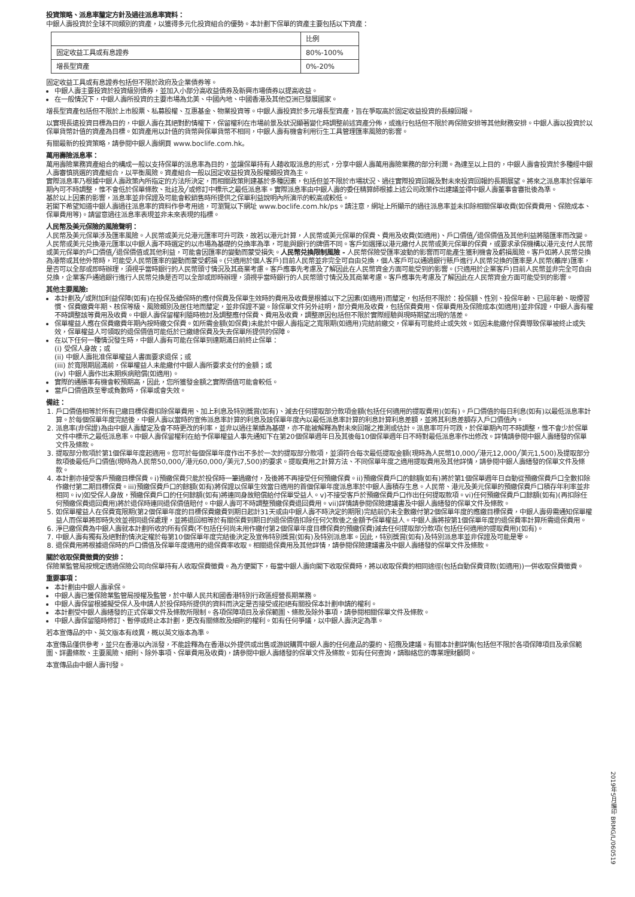投資策略、派息率釐定方針及過往派息率資料：
中銀人壽投資於全球不同類別的資產，以獲得多元化投資組合的優勢。本計劃下保單的資產主要包括以下資產：
| | 比例 |
| 固定收益工具或有息證券 | 80%-100% |
| 增長型資產 | 0%-20% |
固定收益工具或有息證券包括但不限於政府及企業債券等。
中銀人壽主要投資於投資級別債券，並加入小部分高收益債券及新興市場債券以提高收益。
在一般情況下，中銀人壽所投資的主要市場為北美、中國內地、中國香港及其他亞洲已發展國家。
增長型資產包括但不限於上市股票、私募股權、互惠基金、物業投資等。中銀人壽投資於多元增長型資產，旨在爭取高於固定收益投資的長線回報。
以實現長遠投資目標為目的，中銀人壽在其絕對酌情權下，保留權利在市場前景及狀況顯著變化時調整前述資產分佈，或進行包括但不限於再保險安排等其他財務安排。中銀人壽以投資於以保單貨幣計值的資產為目標。如資產用以計值的貨幣與保單貨幣不相同，中銀人壽有機會利用衍生工具管理匯率風險的影響。
有關最新的投資策略，請參閱中銀人壽網頁 www.boclife.com.hk。
萬用壽險派息率：
萬用壽險業務資產組合的構成一般以支持保單的派息率為目的，並讓保單持有人藉收取派息的形式，分享中銀人壽萬用壽險業務的部分利潤。為達至以上目的，中銀人壽會投資於多種經中銀人壽審慎挑選的資產組合，以平衡風險。資產組合一般以固定收益投資及股權類投資為主。
實際派息率乃根據中銀人壽政策內所指定的方法所決定，而相關政策則建基於多種因素，包括但並不限於市場狀況、過往實際投資回報及對未來投資回報的長期展望。將來之派息率於保單年期內可不時調整，惟不會低於保單條款、批註及╱或修訂中標示之最低派息率。實際派息率由中銀人壽的委任精算師根據上述公司政策作出建議並得中銀人壽董事會審批後為準。
基於以上因素的影響，派息率並非保證及可能會較銷售時所提供之保單利益說明內所演示的較高或較低。
若閣下希望知道中銀人壽過往派息率的資料作參考用途，可瀏覽以下網址 www.boclife.com.hk/ps。請注意，網址上所顯示的過往派息率並未扣除相關保單收費(如保費費用、保險成本、保單費用等)。請留意過往派息率表現並非未來表現的指標。
人民幣及美元保險的風險聲明：
人民幣及美元保單涉及匯率風險。人民幣或美元兑港元匯率可升可跌，故若以港元計算，人民幣或美元保單的保費、費用及收費(如適用)、戶口價值╱退保價值及其他利益將隨匯率而改變。人民幣或美元兑換港元匯率以中銀人壽不時選定的以市場為基礎的兑換率為準，可能與銀行的牌價不同。客戶如選擇以港元繳付人民幣或美元保單的保費，或要求承保機構以港元支付人民幣或美元保單的戶口價值╱退保價值或其他利益，可能會因匯率的變動而蒙受損失。人民幣兑換限制風險 - 人民幣保險受匯率波動的影響而可能產生獲利機會及虧損風險。客戶如將人民幣兑換為港幣或其他外幣時，可能受人民幣匯率的變動而蒙受虧損。(只適用於個人客戶)目前人民幣並非完全可自由兑換，個人客戶可以通過銀行賬戶進行人民幣兑換的匯率是人民幣(離岸)匯率，是否可以全部或即時辦理，須視乎當時銀行的人民幣頭寸情況及其商業考慮。客戶應事先考慮及了解因此在人民幣資金方面可能受到的影響。(只適用於企業客戶)目前人民幣並非完全可自由兑換，企業客戶通過銀行進行人民幣兑換是否可以全部或即時辦理，須視乎當時銀行的人民幣頭寸情況及其商業考慮。客戶應事先考慮及了解因此在人民幣資金方面可能受到的影響。
其他主要風險:
本計劃及╱或附加利益保障(如有)在投保及續保時的應付保費及保單生效時的費用及收費是根據以下之因素(如適用)而釐定，包括但不限於：投保額、性別、投保年齡、已屆年齡、吸煙習慣、保費繳費年期、核保等級、風險類別及居住地而釐定，並非保證不變。除保單文件另外註明，部分費用及收費，包括保費費用、保單費用及保險成本(如適用)並非保證，中銀人壽有權不時調整該等費用及收費。中銀人壽保留權利隨時檢討及調整應付保費、費用及收費，調整原因包括但不限於實際經驗與現時期望出現的落差。
保單權益人應在保費繳費年期內按時繳交保費。如所需金額(如保費)未能於中銀人壽指定之寬限期(如適用)完結前繳交，保單有可能終止或失效。如因未能繳付保費導致保單被終止或失效，保單權益人可領取的退保價值可能低於已繳總保費及失去保單所提供的保障。
在以下任何一種情況發生時，中銀人壽有可能在保單到達期滿日前終止保單：
(i) 受保人身故；或
(ii) 中銀人壽批准保單權益人書面要求退保；或
(iii) 於寬限期屆滿前，保單權益人未能繳付中銀人壽所要求支付的金額；或
(iv) 中銀人壽作出末期疾病賠償(如適用)。
實際的通脹率有機會較預期高，因此，您所獲發金額之實際價值可能會較低。
當戶口價值跌至零或負數時，保單或會失效。
備註：
1. 戶口價值相等於所有已繳目標保費扣除保單費用、加上利息及特別獎賞(如有)、減去任何提取部分款項金額(包括任何適用的提取費用)(如有)。戶口價值的每日利息(如有)以最低派息率計算。於每個保單年度完結後，中銀人壽以當時的宣佈派息率計算的利息及該保單年度內以最低派息率計算的利息計算利息差額，並將其利息差額存入戶口價值內。
2. 派息率(非保證)為由中銀人壽釐定及會不時更改的利率，並非以過往業績為基礎，亦不能被解釋為對未來回報之推測或估計。派息率可升可跌，於保單期內可不時調整，惟不會少於保單文件中標示之最低派息率。中銀人壽保留權利在給予保單權益人事先通知下在第20個保單週年日及其後每10個保單週年日不時對最低派息率作出修改。詳情請參閱中銀人壽繕發的保單文件及條款。
3. 提取部分款項於第1個保單年度起適用。您可於每個保單年度作出不多於一次的提取部分款項，並須符合每次最低提取金額(現時為人民幣10,000╱港元12,000╱美元1,500)及提取部分款項後最低戶口價值(現時為人民幣50,000╱港元60,000╱美元7,500)的要求。提取費用之計算方法、不同保單年度之適用提取費用及其他詳情，請參閱中銀人壽繕發的保單文件及條款。
4. 本計劃亦接受客戶預繳目標保費。i)預繳保費只能於投保時一筆過繳付，及後將不再接受任何預繳保費。ii)預繳保費戶口的餘額(如有)將於第1個保單週年日自動從預繳保費戶口全數扣除作繳付第二期目標保費。iii)預繳保費戶口的餘額(如有)將保證以保單生效當日適用的首個保單年度派息率於中銀人壽積存生息。人民幣、港元及美元保單的預繳保費戶口積存年利率並非相同。iv)如受保人身故，預繳保費戶口的任何餘額(如有)將連同身故賠償給付保單受益人。v)不接受客戶於預繳保費戶口作出任何提取款項。vi)任何預繳保費戶口餘額(如有)(再扣除任何預繳保費退回費用)將於退保時連同退保價值賠付。中銀人壽可不時調整預繳保費退回費用。vii)詳情請參閱保險建議書及中銀人壽繕發的保單文件及條款。
5. 如保單權益人在保費寬限期(第2個保單年度的目標保費繳費到期日起計31天或由中銀人壽不時決定的期限)完結前仍未全數繳付第2個保單年度的應繳目標保費，中銀人壽毋需通知保單權益人而保單將即時失效並視同退保處理，並將退回相等於有關保費到期日的退保價值扣除任何欠款後之金額予保單權益人。中銀人壽將按第1個保單年度的退保費率計算所需退保費用。
6. 淨已繳保費為中銀人壽就本計劃所收的所有保費(不包括任何尚未用作繳付第2個保單年度目標保費的預繳保費)減去任何提取部分款項(包括任何適用的提取費用)(如有)。
7. 中銀人壽有獨有及絕對酌情決定權於每第10個保單年度完結後決定及宣佈特別獎賞(如有)及特別派息率。因此，特別獎賞(如有)及特別派息率並非保證及可能是零。
8. 退保費用將根據退保時的戶口價值及保單年度適用的退保費率收取。相關退保費用及其他詳情，請參閱保險建議書及中銀人壽繕發的保單文件及條款。
關於收取保費徵費的安排：
保險業監管局按規定透過保險公司向保單持有人收取保費徵費。為方便閣下，每當中銀人壽向閣下收取保費時，將以收取保費的相同途徑(包括自動保費貸款(如適用))一併收取保費徵費。
重要事項：
本計劃由中銀人壽承保。
中銀人壽已獲保險業監管局授權及監管，於中華人民共和國香港特別行政區經營長期業務。
中銀人壽保留根據擬受保人及申請人於投保時所提供的資料而決定是否接受或拒絕有關投保本計劃申請的權利。
本計劃受中銀人壽繕發的正式保單文件及條款所限制。各項保障項目及承保範圍、條款及除外事項，請參閱相關保單文件及條款。
中銀人壽保留隨時修訂、暫停或終止本計劃，更改有關條款及細則的權利。如有任何爭議，以中銀人壽決定為準。
若本宣傳品的中、英文版本有歧異，概以英文版本為準。
本宣傳品僅供參考，並只在香港以內派發，不能詮釋為在香港以外提供或出售或游説購買中銀人壽的任何產品的要約、招攬及建議。有關本計劃詳情(包括但不限於各項保障項目及承保範圍、詳盡條款、主要風險、細則、除外事項、保單費用及收費)，請參閱中銀人壽繕發的保單文件及條款。如有任何查詢，請聯絡您的專業理財顧問。
本宣傳品由中銀人壽刊發。
2019年5月編印 BRMG/L/060519